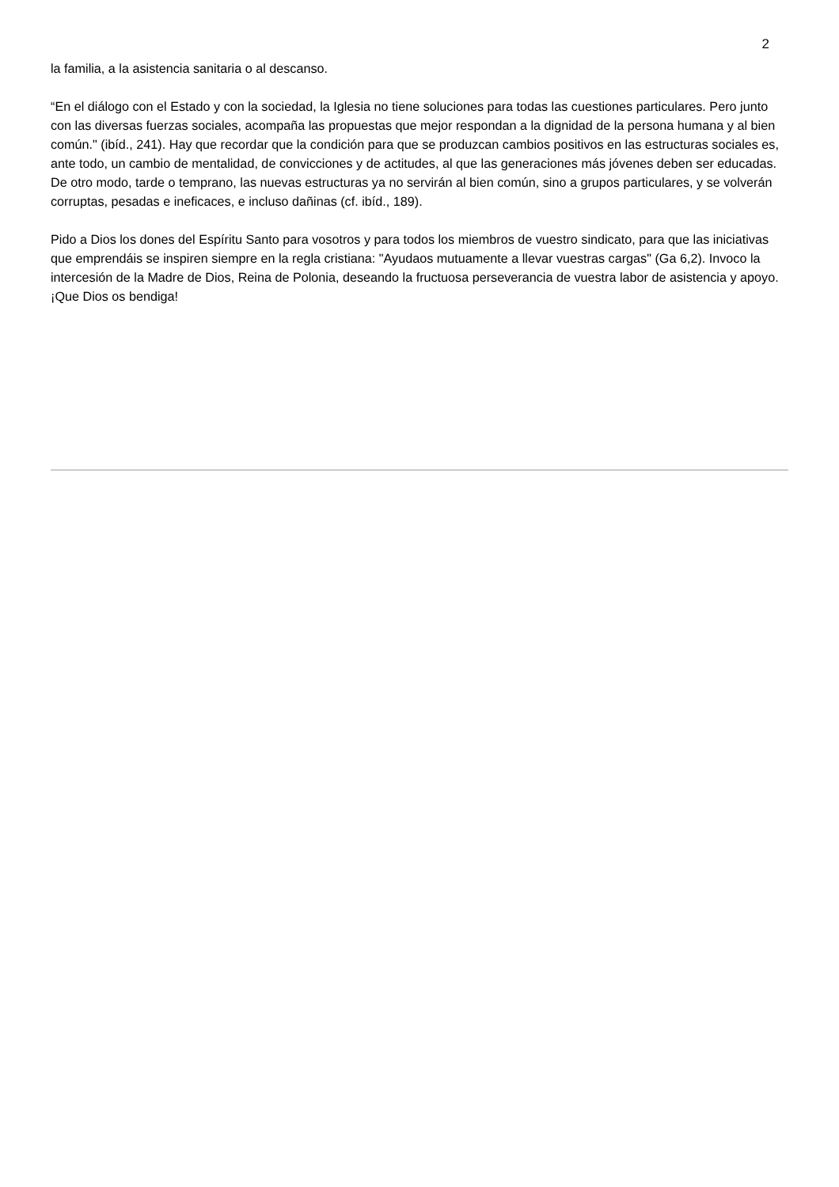2
la familia, a la asistencia sanitaria o al descanso.
“En el diálogo con el Estado y con la sociedad, la Iglesia no tiene soluciones para todas las cuestiones particulares. Pero junto con las diversas fuerzas sociales, acompaña las propuestas que mejor respondan a la dignidad de la persona humana y al bien común." (ibíd., 241). Hay que recordar que la condición para que se produzcan cambios positivos en las estructuras sociales es, ante todo, un cambio de mentalidad, de convicciones y de actitudes, al que las generaciones más jóvenes deben ser educadas. De otro modo, tarde o temprano, las nuevas estructuras ya no servirán al bien común, sino a grupos particulares, y se volverán corruptas, pesadas e ineficaces, e incluso dañinas (cf. ibíd., 189).
Pido a Dios los dones del Espíritu Santo para vosotros y para todos los miembros de vuestro sindicato, para que las iniciativas que emprendáis se inspiren siempre en la regla cristiana: "Ayudaos mutuamente a llevar vuestras cargas" (Ga 6,2). Invoco la intercesión de la Madre de Dios, Reina de Polonia, deseando la fructuosa perseverancia de vuestra labor de asistencia y apoyo. ¡Que Dios os bendiga!